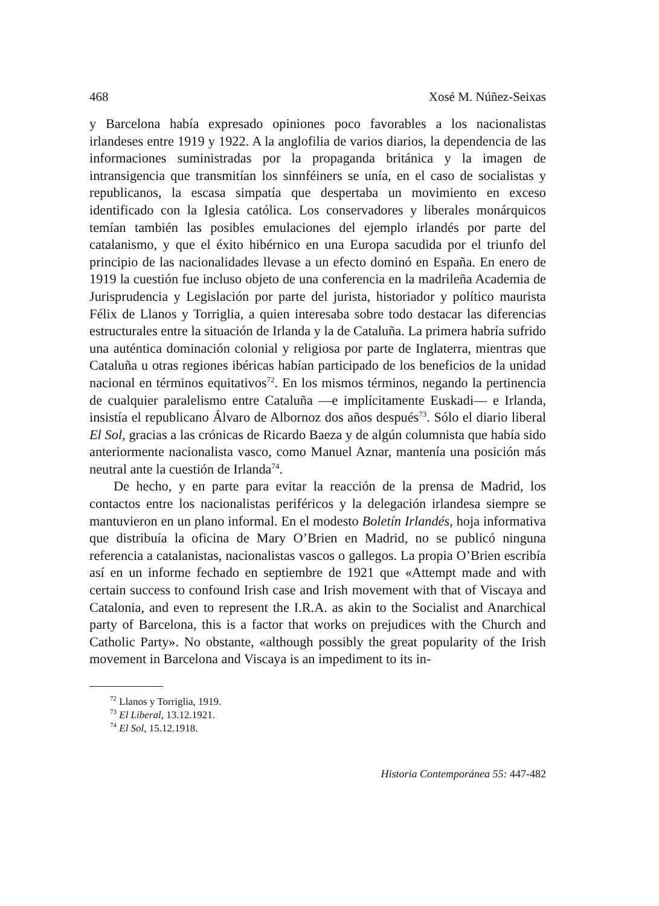468 Xosé M. Núñez-Seixas
y Barcelona había expresado opiniones poco favorables a los nacionalistas irlandeses entre 1919 y 1922. A la anglofilia de varios diarios, la dependencia de las informaciones suministradas por la propaganda británica y la imagen de intransigencia que transmitían los sinnféiners se unía, en el caso de socialistas y republicanos, la escasa simpatía que despertaba un movimiento en exceso identificado con la Iglesia católica. Los conservadores y liberales monárquicos temían también las posibles emulaciones del ejemplo irlandés por parte del catalanismo, y que el éxito hibérnico en una Europa sacudida por el triunfo del principio de las nacionalidades llevase a un efecto dominó en España. En enero de 1919 la cuestión fue incluso objeto de una conferencia en la madrileña Academia de Jurisprudencia y Legislación por parte del jurista, historiador y político maurista Félix de Llanos y Torriglia, a quien interesaba sobre todo destacar las diferencias estructurales entre la situación de Irlanda y la de Cataluña. La primera habría sufrido una auténtica dominación colonial y religiosa por parte de Inglaterra, mientras que Cataluña u otras regiones ibéricas habían participado de los beneficios de la unidad nacional en términos equitativos<sup>72</sup>. En los mismos términos, negando la pertinencia de cualquier paralelismo entre Cataluña —e implícitamente Euskadi— e Irlanda, insistía el republicano Álvaro de Albornoz dos años después<sup>73</sup>. Sólo el diario liberal El Sol, gracias a las crónicas de Ricardo Baeza y de algún columnista que había sido anteriormente nacionalista vasco, como Manuel Aznar, mantenía una posición más neutral ante la cuestión de Irlanda<sup>74</sup>.
De hecho, y en parte para evitar la reacción de la prensa de Madrid, los contactos entre los nacionalistas periféricos y la delegación irlandesa siempre se mantuvieron en un plano informal. En el modesto Boletín Irlandés, hoja informativa que distribuía la oficina de Mary O’Brien en Madrid, no se publicó ninguna referencia a catalanistas, nacionalistas vascos o gallegos. La propia O’Brien escribía así en un informe fechado en septiembre de 1921 que «Attempt made and with certain success to confound Irish case and Irish movement with that of Viscaya and Catalonia, and even to represent the I.R.A. as akin to the Socialist and Anarchical party of Barcelona, this is a factor that works on prejudices with the Church and Catholic Party». No obstante, «although possibly the great popularity of the Irish movement in Barcelona and Viscaya is an impediment to its in-
<sup>72</sup> Llanos y Torriglia, 1919.
<sup>73</sup> El Liberal, 13.12.1921.
<sup>74</sup> El Sol, 15.12.1918.
Historia Contemporánea 55: 447-482